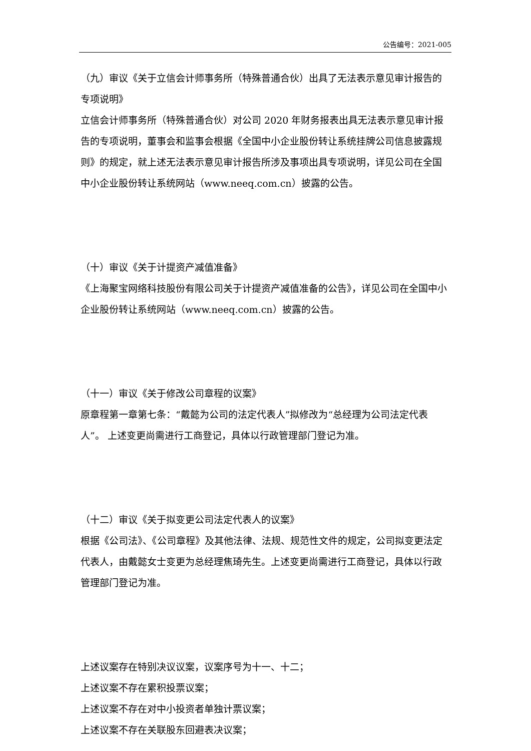公告编号：2021-005
（九）审议《关于立信会计师事务所（特殊普通合伙）出具了无法表示意见审计报告的专项说明》
立信会计师事务所（特殊普通合伙）对公司 2020 年财务报表出具无法表示意见审计报告的专项说明，董事会和监事会根据《全国中小企业股份转让系统挂牌公司信息披露规则》的规定，就上述无法表示意见审计报告所涉及事项出具专项说明，详见公司在全国中小企业股份转让系统网站（www.neeq.com.cn）披露的公告。
（十）审议《关于计提资产减值准备》
《上海聚宝网络科技股份有限公司关于计提资产减值准备的公告》，详见公司在全国中小企业股份转让系统网站（www.neeq.com.cn）披露的公告。
（十一）审议《关于修改公司章程的议案》
原章程第一章第七条：“戴懿为公司的法定代表人”拟修改为“总经理为公司法定代表人”。 上述变更尚需进行工商登记，具体以行政管理部门登记为准。
（十二）审议《关于拟变更公司法定代表人的议案》
根据《公司法》、《公司章程》及其他法律、法规、规范性文件的规定，公司拟变更法定代表人，由戴懿女士变更为总经理焦琦先生。上述变更尚需进行工商登记，具体以行政管理部门登记为准。
上述议案存在特别决议议案，议案序号为十一、十二；
上述议案不存在累积投票议案；
上述议案不存在对中小投资者单独计票议案；
上述议案不存在关联股东回避表决议案；